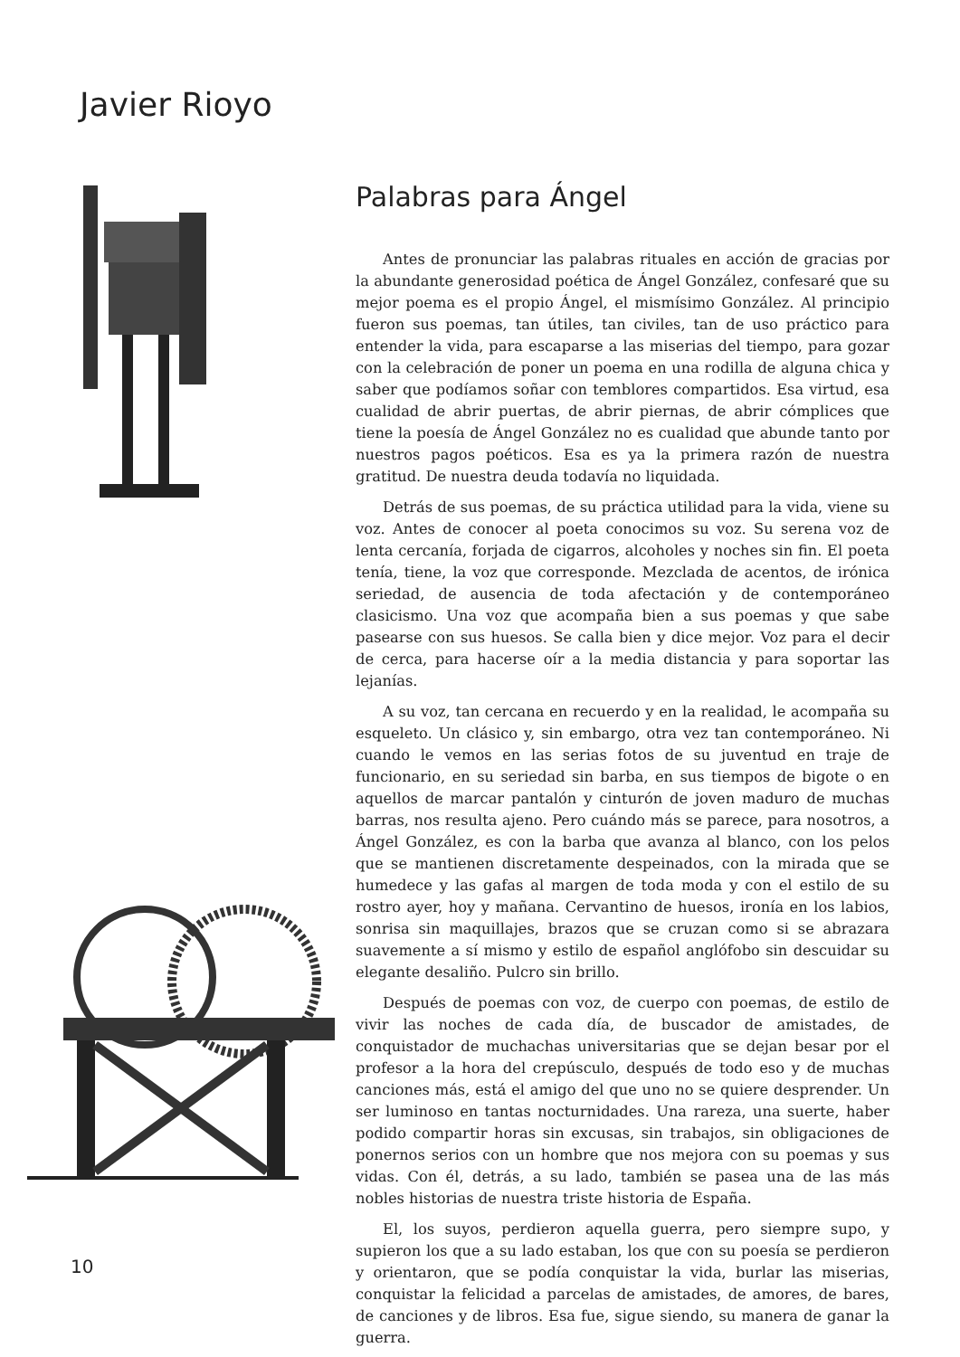Javier Rioyo
Palabras para Ángel
Antes de pronunciar las palabras rituales en acción de gracias por la abundante generosidad poética de Ángel González, confesaré que su mejor poema es el propio Ángel, el mismísimo González. Al principio fueron sus poemas, tan útiles, tan civiles, tan de uso práctico para entender la vida, para escaparse a las miserias del tiempo, para gozar con la celebración de poner un poema en una rodilla de alguna chica y saber que podíamos soñar con temblores compartidos. Esa virtud, esa cualidad de abrir puertas, de abrir piernas, de abrir cómplices que tiene la poesía de Ángel González no es cualidad que abunde tanto por nuestros pagos poéticos. Esa es ya la primera razón de nuestra gratitud. De nuestra deuda todavía no liquidada.
Detrás de sus poemas, de su práctica utilidad para la vida, viene su voz. Antes de conocer al poeta conocimos su voz. Su serena voz de lenta cercanía, forjada de cigarros, alcoholes y noches sin fin. El poeta tenía, tiene, la voz que corresponde. Mezclada de acentos, de irónica seriedad, de ausencia de toda afectación y de contemporáneo clasicismo. Una voz que acompaña bien a sus poemas y que sabe pasearse con sus huesos. Se calla bien y dice mejor. Voz para el decir de cerca, para hacerse oír a la media distancia y para soportar las lejanías.
A su voz, tan cercana en recuerdo y en la realidad, le acompaña su esqueleto. Un clásico y, sin embargo, otra vez tan contemporáneo. Ni cuando le vemos en las serias fotos de su juventud en traje de funcionario, en su seriedad sin barba, en sus tiempos de bigote o en aquellos de marcar pantalón y cinturón de joven maduro de muchas barras, nos resulta ajeno. Pero cuándo más se parece, para nosotros, a Ángel González, es con la barba que avanza al blanco, con los pelos que se mantienen discretamente despeinados, con la mirada que se humedece y las gafas al margen de toda moda y con el estilo de su rostro ayer, hoy y mañana. Cervantino de huesos, ironía en los labios, sonrisa sin maquillajes, brazos que se cruzan como si se abrazara suavemente a sí mismo y estilo de español anglófobo sin descuidar su elegante desaliño. Pulcro sin brillo.
Después de poemas con voz, de cuerpo con poemas, de estilo de vivir las noches de cada día, de buscador de amistades, de conquistador de muchachas universitarias que se dejan besar por el profesor a la hora del crepúsculo, después de todo eso y de muchas canciones más, está el amigo del que uno no se quiere desprender. Un ser luminoso en tantas nocturnidades. Una rareza, una suerte, haber podido compartir horas sin excusas, sin trabajos, sin obligaciones de ponernos serios con un hombre que nos mejora con su poemas y sus vidas. Con él, detrás, a su lado, también se pasea una de las más nobles historias de nuestra triste historia de España.
El, los suyos, perdieron aquella guerra, pero siempre supo, y supieron los que a su lado estaban, los que con su poesía se perdieron y orientaron, que se podía conquistar la vida, burlar las miserias, conquistar la felicidad a parcelas de amistades, de amores, de bares, de canciones y de libros. Esa fue, sigue siendo, su manera de ganar la guerra.
10